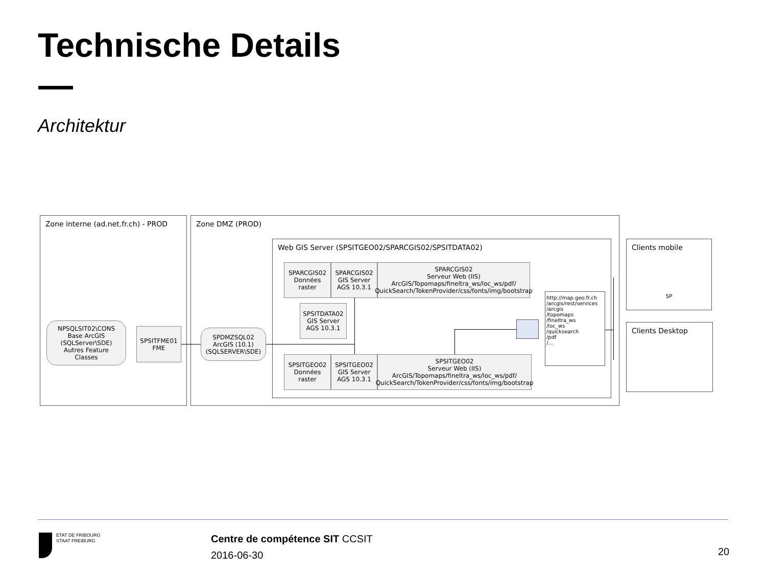Technische Details
Architektur
Zone interne (ad.net.fr.ch) - PROD Zone DMZ (PROD)
Web GIS Server (SPSITGEO02/SPARCGIS02/SPSITDATA02)
NPSQLSIT02\CONS
Base ArcGIS
(SQLServer\SDE)
Autres Feature
Classes
SPSITFME01
FME
SPDMZSQL02
ArcGIS (10.1)
(SQLSERVER\SDE)
SPARCGIS02
Données
raster
SPARCGIS02
GIS Server
AGS 10.3.1
SPARCGIS02
Serveur Web (IIS)
ArcGIS/Topomaps/fineltra_ws/loc_ws/pdf/
QuickSearch/TokenProvider/css/fonts/img/bootstrap
SPSITDATA02
GIS Server
AGS 10.3.1
SPSITGEO02
Données
raster
SPSITGEO02
GIS Server
AGS 10.3.1
SPSITGEO02
Serveur Web (IIS)
ArcGIS/Topomaps/fineltra_ws/loc_ws/pdf/
QuickSearch/TokenProvider/css/fonts/img/bootstrap
http://map.geo.fr.ch
/arcgis/rest/services
/arcgis
/topomaps
/fineltra_ws
/loc_ws
/quicksearch
/pdf
/...
Clients mobile
SP
Clients Desktop
ETAT DE FRIBOURG
STAAT FREIBURG
Centre de compétence SIT CCSIT
2016-06-30
20